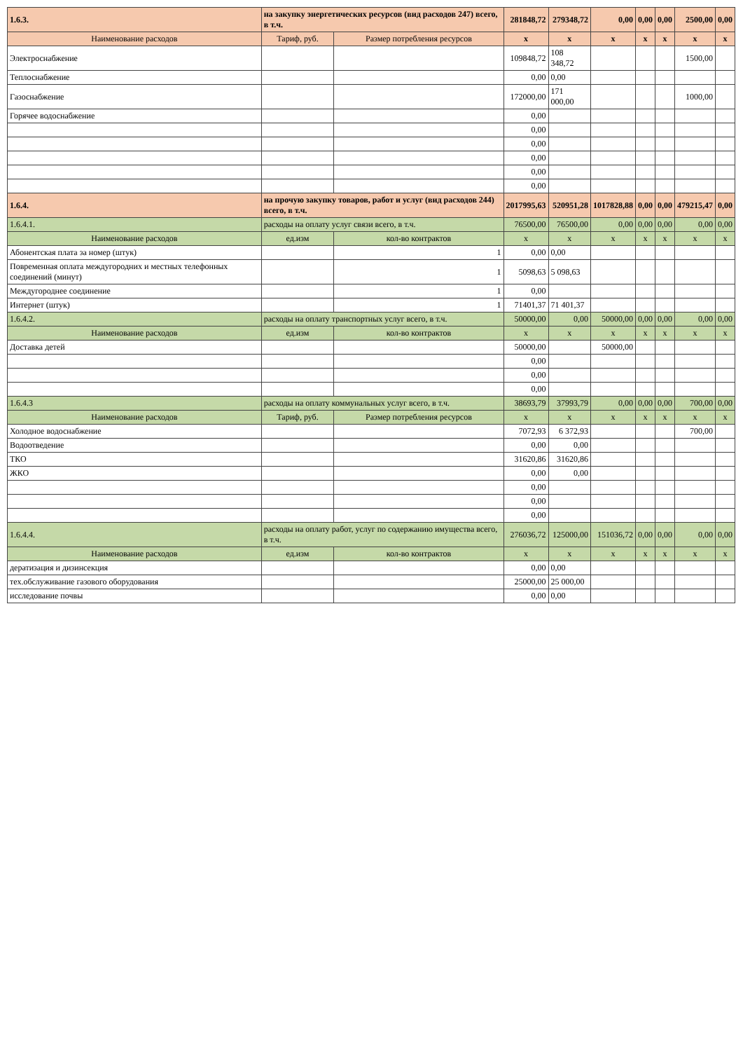| 1.6.3. | на закупку энергетических ресурсов (вид расходов 247) всего, в т.ч. | | | 281848,72 | 279348,72 | 0,00 | 0,00 | 0,00 | 2500,00 | 0,00 |
| Наименование расходов | | Тариф, руб. | Размер потребления ресурсов | х | х | х | х | х | х | х |
| Электроснабжение | | | | 109848,72 | 108 348,72 | | | | 1500,00 | |
| Теплоснабжение | | | | 0,00 | 0,00 | | | | | |
| Газоснабжение | | | | 172000,00 | 171 000,00 | | | | 1000,00 | |
| Горячее водоснабжение | | | | 0,00 | | | | | | |
| | | | | 0,00 | | | | | | |
| | | | | 0,00 | | | | | | |
| | | | | 0,00 | | | | | | |
| | | | | 0,00 | | | | | | |
| | | | | 0,00 | | | | | | |
| 1.6.4. | на прочую закупку товаров, работ и услуг (вид расходов 244) всего, в т.ч. | | | 2017995,63 | 520951,28 | 1017828,88 | 0,00 | 0,00 | 479215,47 | 0,00 |
| 1.6.4.1. | расходы на оплату услуг связи всего, в т.ч. | | | 76500,00 | 76500,00 | 0,00 | 0,00 | 0,00 | 0,00 | 0,00 |
| Наименование расходов | | ед.изм | кол-во контрактов | х | х | х | х | х | х | х |
| Абонентская плата за номер (штук) | | | 1 | 0,00 | 0,00 | | | | | |
| Повременная оплата междугородних и местных телефонных соединений (минут) | | | 1 | 5098,63 | 5 098,63 | | | | | |
| Междугороднее соединение | | | 1 | 0,00 | | | | | | |
| Интернет (штук) | | | 1 | 71401,37 | 71 401,37 | | | | | |
| 1.6.4.2. | расходы на оплату транспортных услуг всего, в т.ч. | | | 50000,00 | 0,00 | 50000,00 | 0,00 | 0,00 | 0,00 | 0,00 |
| Наименование расходов | | ед.изм | кол-во контрактов | х | х | х | х | х | х | х |
| Доставка детей | | | | 50000,00 | | 50000,00 | | | | |
| | | | | 0,00 | | | | | | |
| | | | | 0,00 | | | | | | |
| | | | | 0,00 | | | | | | |
| 1.6.4.3 | расходы на оплату коммунальных услуг всего, в т.ч. | | | 38693,79 | 37993,79 | 0,00 | 0,00 | 0,00 | 700,00 | 0,00 |
| Наименование расходов | | Тариф, руб. | Размер потребления ресурсов | х | х | х | х | х | х | х |
| Холодное водоснабжение | | | | 7072,93 | 6 372,93 | | | | 700,00 | |
| Водоотведение | | | | 0,00 | 0,00 | | | | | |
| ТКО | | | | 31620,86 | 31620,86 | | | | | |
| ЖКО | | | | 0,00 | 0,00 | | | | | |
| | | | | 0,00 | | | | | | |
| | | | | 0,00 | | | | | | |
| | | | | 0,00 | | | | | | |
| 1.6.4.4. | расходы на оплату работ, услуг по содержанию имущества всего, в т.ч. | | | 276036,72 | 125000,00 | 151036,72 | 0,00 | 0,00 | 0,00 | 0,00 |
| Наименование расходов | | ед.изм | кол-во контрактов | х | х | х | х | х | х | х |
| дератизация и дизинсекция | | | | 0,00 | 0,00 | | | | | |
| тех.обслуживание газового оборудования | | | | 25000,00 | 25 000,00 | | | | | |
| исследование почвы | | | | 0,00 | 0,00 | | | | | |